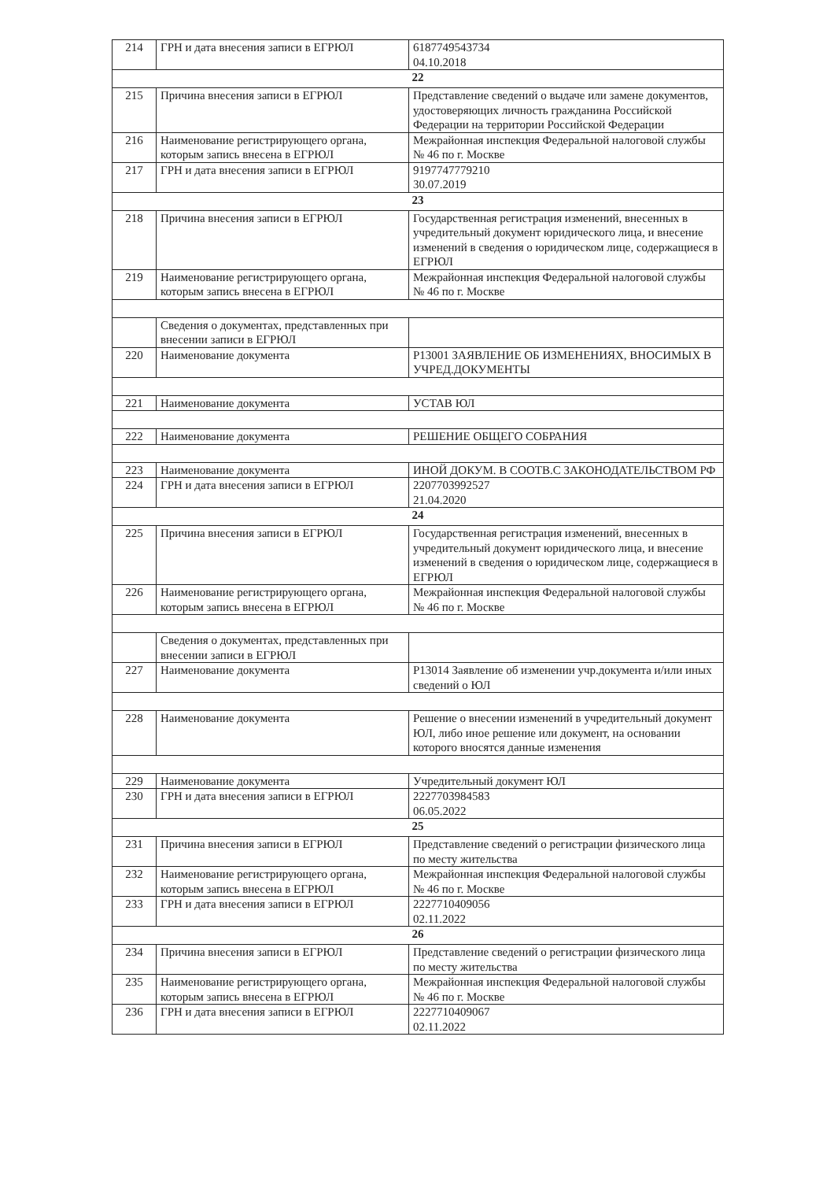| 214 | ГРН и дата внесения записи в ЕГРЮЛ | 6187749543734 04.10.2018 |
| 22 | | |
| 215 | Причина внесения записи в ЕГРЮЛ | Представление сведений о выдаче или замене документов, удостоверяющих личность гражданина Российской Федерации на территории Российской Федерации |
| 216 | Наименование регистрирующего органа, которым запись внесена в ЕГРЮЛ | Межрайонная инспекция Федеральной налоговой службы № 46 по г. Москве |
| 217 | ГРН и дата внесения записи в ЕГРЮЛ | 9197747779210 30.07.2019 |
| 23 | | |
| 218 | Причина внесения записи в ЕГРЮЛ | Государственная регистрация изменений, внесенных в учредительный документ юридического лица, и внесение изменений в сведения о юридическом лице, содержащиеся в ЕГРЮЛ |
| 219 | Наименование регистрирующего органа, которым запись внесена в ЕГРЮЛ | Межрайонная инспекция Федеральной налоговой службы № 46 по г. Москве |
| | Сведения о документах, представленных при внесении записи в ЕГРЮЛ | |
| 220 | Наименование документа | Р13001 ЗАЯВЛЕНИЕ ОБ ИЗМЕНЕНИЯХ, ВНОСИМЫХ В УЧРЕД.ДОКУМЕНТЫ |
| 221 | Наименование документа | УСТАВ ЮЛ |
| 222 | Наименование документа | РЕШЕНИЕ ОБЩЕГО СОБРАНИЯ |
| 223 | Наименование документа | ИНОЙ ДОКУМ. В СООТВ.С ЗАКОНОДАТЕЛЬСТВОМ РФ |
| 224 | ГРН и дата внесения записи в ЕГРЮЛ | 2207703992527 21.04.2020 |
| 24 | | |
| 225 | Причина внесения записи в ЕГРЮЛ | Государственная регистрация изменений, внесенных в учредительный документ юридического лица, и внесение изменений в сведения о юридическом лице, содержащиеся в ЕГРЮЛ |
| 226 | Наименование регистрирующего органа, которым запись внесена в ЕГРЮЛ | Межрайонная инспекция Федеральной налоговой службы № 46 по г. Москве |
| | Сведения о документах, представленных при внесении записи в ЕГРЮЛ | |
| 227 | Наименование документа | Р13014 Заявление об изменении учр.документа и/или иных сведений о ЮЛ |
| 228 | Наименование документа | Решение о внесении изменений в учредительный документ ЮЛ, либо иное решение или документ, на основании которого вносятся данные изменения |
| 229 | Наименование документа | Учредительный документ ЮЛ |
| 230 | ГРН и дата внесения записи в ЕГРЮЛ | 2227703984583 06.05.2022 |
| 25 | | |
| 231 | Причина внесения записи в ЕГРЮЛ | Представление сведений о регистрации физического лица по месту жительства |
| 232 | Наименование регистрирующего органа, которым запись внесена в ЕГРЮЛ | Межрайонная инспекция Федеральной налоговой службы № 46 по г. Москве |
| 233 | ГРН и дата внесения записи в ЕГРЮЛ | 2227710409056 02.11.2022 |
| 26 | | |
| 234 | Причина внесения записи в ЕГРЮЛ | Представление сведений о регистрации физического лица по месту жительства |
| 235 | Наименование регистрирующего органа, которым запись внесена в ЕГРЮЛ | Межрайонная инспекция Федеральной налоговой службы № 46 по г. Москве |
| 236 | ГРН и дата внесения записи в ЕГРЮЛ | 2227710409067 02.11.2022 |